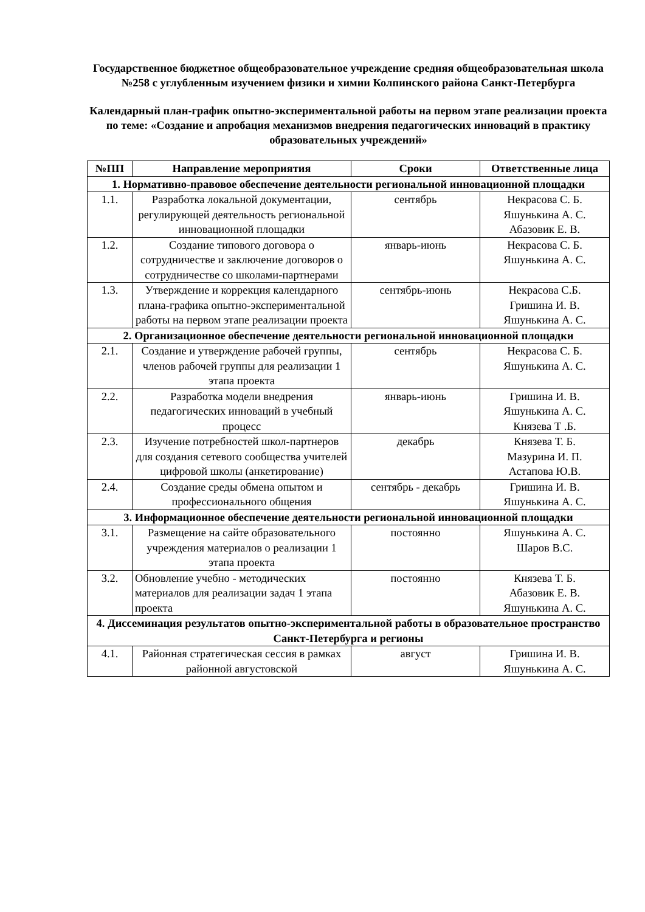Государственное бюджетное общеобразовательное учреждение средняя общеобразовательная школа №258 с углубленным изучением физики и химии Колпинского района Санкт-Петербурга
Календарный план-график опытно-экспериментальной работы на первом этапе реализации проекта по теме: «Создание и апробация механизмов внедрения педагогических инноваций в практику образовательных учреждений»
| №ПП | Направление мероприятия | Сроки | Ответственные лица |
| --- | --- | --- | --- |
| 1. Нормативно-правовое обеспечение деятельности региональной инновационной площадки | | | |
| 1.1. | Разработка локальной документации, регулирующей деятельность региональной инновационной площадки | сентябрь | Некрасова С. Б. Яшунькина А. С. Абазовик Е. В. |
| 1.2. | Создание типового договора о сотрудничестве и заключение договоров о сотрудничестве со школами-партнерами | январь-июнь | Некрасова С. Б. Яшунькина А. С. |
| 1.3. | Утверждение и коррекция календарного плана-графика опытно-экспериментальной работы на первом этапе реализации проекта | сентябрь-июнь | Некрасова С.Б. Гришина И. В. Яшунькина А. С. |
| 2. Организационное обеспечение деятельности региональной инновационной площадки | | | |
| 2.1. | Создание и утверждение рабочей группы, членов рабочей группы для реализации 1 этапа проекта | сентябрь | Некрасова С. Б. Яшунькина А. С. |
| 2.2. | Разработка модели внедрения педагогических инноваций в учебный процесс | январь-июнь | Гришина И. В. Яшунькина А. С. Князева Т .Б. |
| 2.3. | Изучение потребностей школ-партнеров для создания сетевого сообщества учителей цифровой школы (анкетирование) | декабрь | Князева Т. Б. Мазурина И. П. Астапова Ю.В. |
| 2.4. | Создание среды обмена опытом и профессионального общения | сентябрь - декабрь | Гришина И. В. Яшунькина А. С. |
| 3. Информационное обеспечение деятельности региональной инновационной площадки | | | |
| 3.1. | Размещение на сайте образовательного учреждения материалов о реализации 1 этапа проекта | постоянно | Яшунькина А. С. Шаров В.С. |
| 3.2. | Обновление учебно - методических материалов для реализации задач 1 этапа проекта | постоянно | Князева Т. Б. Абазовик Е. В. Яшунькина А. С. |
| 4. Диссеминация результатов опытно-экспериментальной работы в образовательное пространство Санкт-Петербурга и регионы | | | |
| 4.1. | Районная стратегическая сессия в рамках районной августовской | август | Гришина И. В. Яшунькина А. С. |